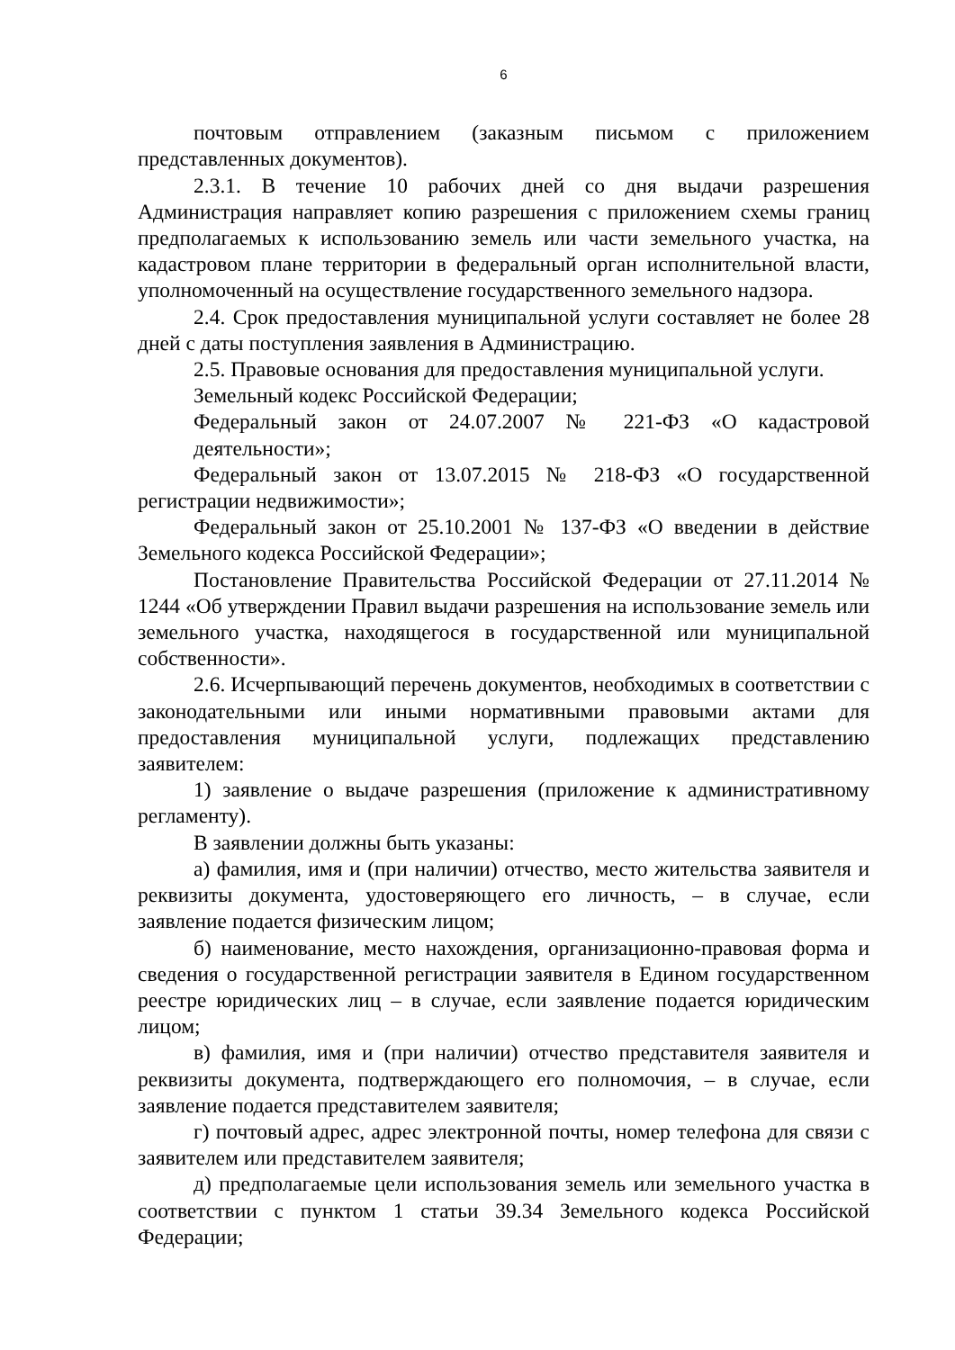6
почтовым отправлением (заказным письмом с приложением представленных документов).
2.3.1. В течение 10 рабочих дней со дня выдачи разрешения Администрация направляет копию разрешения с приложением схемы границ предполагаемых к использованию земель или части земельного участка, на кадастровом плане территории в федеральный орган исполнительной власти, уполномоченный на осуществление государственного земельного надзора.
2.4. Срок предоставления муниципальной услуги составляет не более 28 дней с даты поступления заявления в Администрацию.
2.5. Правовые основания для предоставления муниципальной услуги.
Земельный кодекс Российской Федерации;
Федеральный закон от 24.07.2007 № 221-ФЗ «О кадастровой деятельности»;
Федеральный закон от 13.07.2015 № 218-ФЗ «О государственной регистрации недвижимости»;
Федеральный закон от 25.10.2001 № 137-ФЗ «О введении в действие Земельного кодекса Российской Федерации»;
Постановление Правительства Российской Федерации от 27.11.2014 № 1244 «Об утверждении Правил выдачи разрешения на использование земель или земельного участка, находящегося в государственной или муниципальной собственности».
2.6. Исчерпывающий перечень документов, необходимых в соответствии с законодательными или иными нормативными правовыми актами для предоставления муниципальной услуги, подлежащих представлению заявителем:
1) заявление о выдаче разрешения (приложение к административному регламенту).
В заявлении должны быть указаны:
а) фамилия, имя и (при наличии) отчество, место жительства заявителя и реквизиты документа, удостоверяющего его личность, – в случае, если заявление подается физическим лицом;
б) наименование, место нахождения, организационно-правовая форма и сведения о государственной регистрации заявителя в Едином государственном реестре юридических лиц – в случае, если заявление подается юридическим лицом;
в) фамилия, имя и (при наличии) отчество представителя заявителя и реквизиты документа, подтверждающего его полномочия, – в случае, если заявление подается представителем заявителя;
г) почтовый адрес, адрес электронной почты, номер телефона для связи с заявителем или представителем заявителя;
д) предполагаемые цели использования земель или земельного участка в соответствии с пунктом 1 статьи 39.34 Земельного кодекса Российской Федерации;